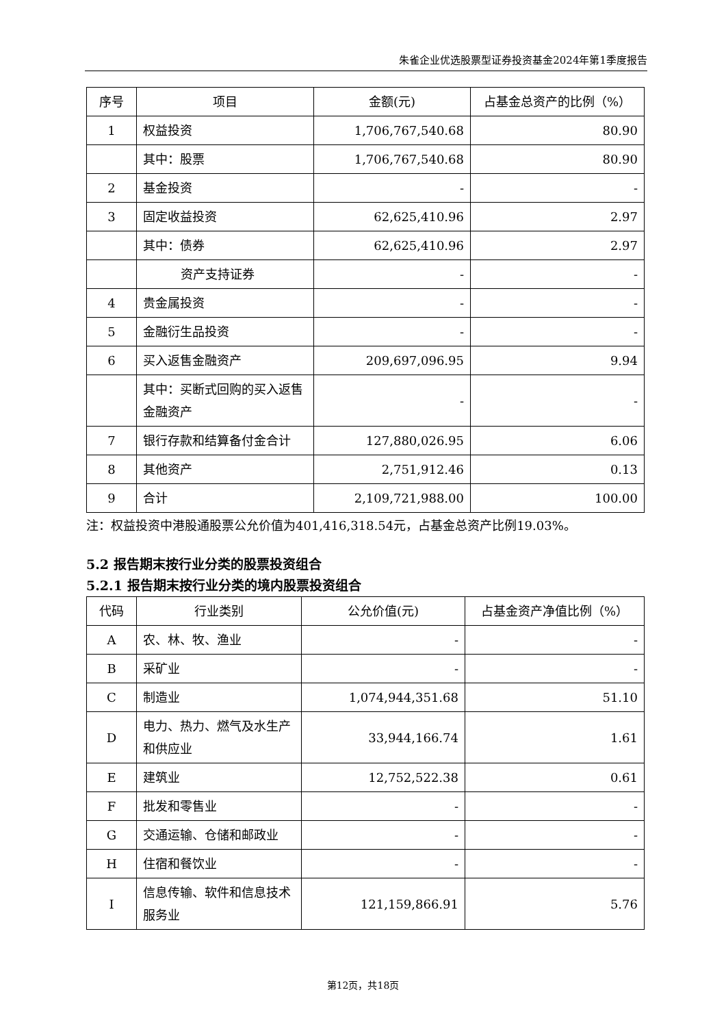朱雀企业优选股票型证券投资基金2024年第1季度报告
| 序号 | 项目 | 金额(元) | 占基金总资产的比例（%） |
| --- | --- | --- | --- |
| 1 | 权益投资 | 1,706,767,540.68 | 80.90 |
| | 其中：股票 | 1,706,767,540.68 | 80.90 |
| 2 | 基金投资 | - | - |
| 3 | 固定收益投资 | 62,625,410.96 | 2.97 |
| | 其中：债券 | 62,625,410.96 | 2.97 |
| | 资产支持证券 | - | - |
| 4 | 贵金属投资 | - | - |
| 5 | 金融衍生品投资 | - | - |
| 6 | 买入返售金融资产 | 209,697,096.95 | 9.94 |
| | 其中：买断式回购的买入返售金融资产 | - | - |
| 7 | 银行存款和结算备付金合计 | 127,880,026.95 | 6.06 |
| 8 | 其他资产 | 2,751,912.46 | 0.13 |
| 9 | 合计 | 2,109,721,988.00 | 100.00 |
注：权益投资中港股通股票公允价值为401,416,318.54元，占基金总资产比例19.03%。
5.2 报告期末按行业分类的股票投资组合
5.2.1 报告期末按行业分类的境内股票投资组合
| 代码 | 行业类别 | 公允价值(元) | 占基金资产净值比例（%） |
| --- | --- | --- | --- |
| A | 农、林、牧、渔业 | - | - |
| B | 采矿业 | - | - |
| C | 制造业 | 1,074,944,351.68 | 51.10 |
| D | 电力、热力、燃气及水生产和供应业 | 33,944,166.74 | 1.61 |
| E | 建筑业 | 12,752,522.38 | 0.61 |
| F | 批发和零售业 | - | - |
| G | 交通运输、仓储和邮政业 | - | - |
| H | 住宿和餐饮业 | - | - |
| I | 信息传输、软件和信息技术服务业 | 121,159,866.91 | 5.76 |
第12页，共18页